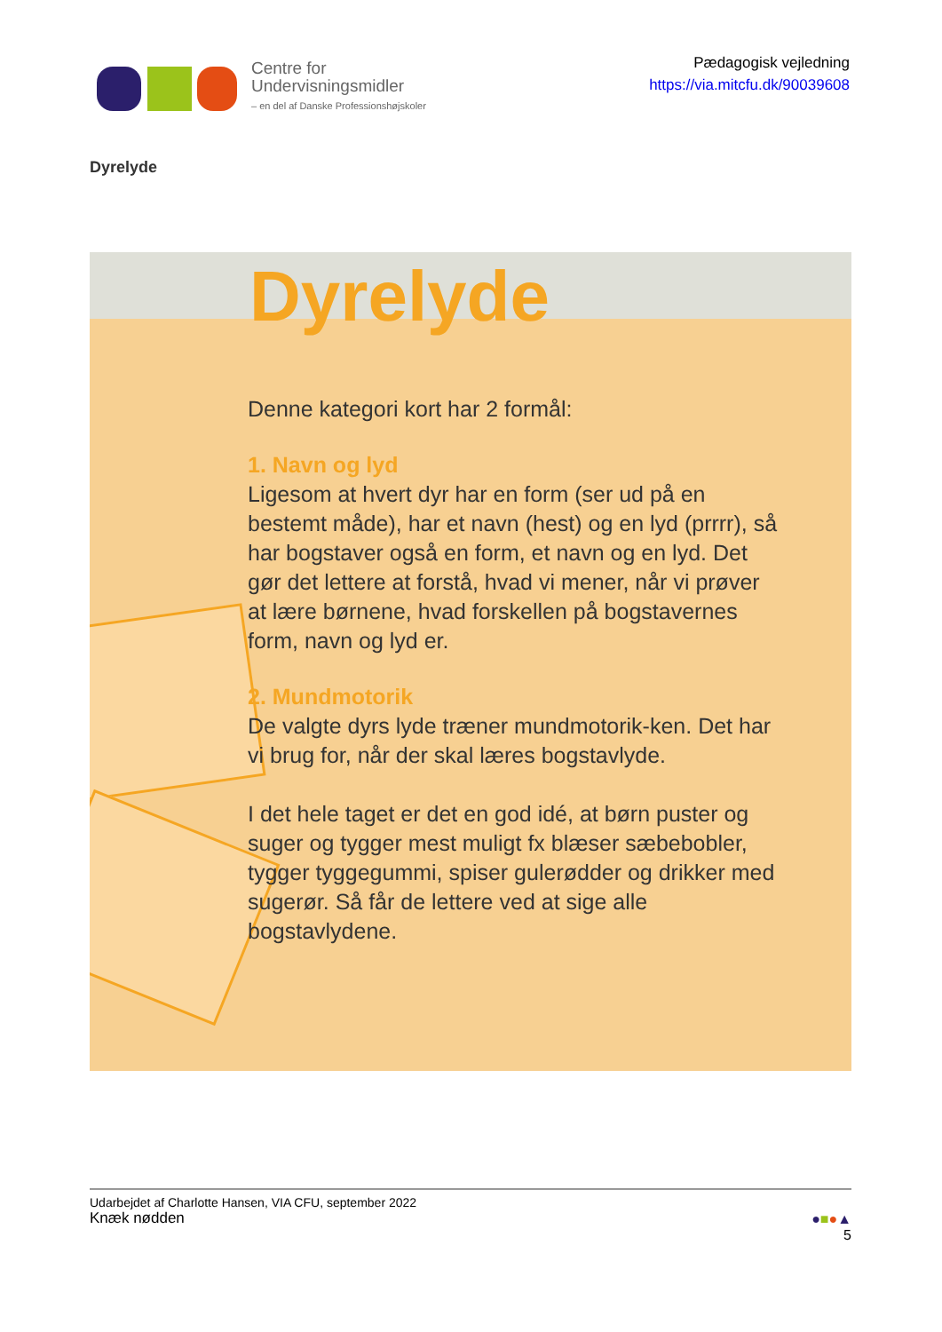Centre for
Undervisningsmidler
– en del af Danske Professionshøjskoler
Pædagogisk vejledning
https://via.mitcfu.dk/90039608
Dyrelyde
Dyrelyde
Denne kategori kort har 2 formål:
1. Navn og lyd
Ligesom at hvert dyr har en form (ser ud på en bestemt måde), har et navn (hest) og en lyd (prrrr), så har bogstaver også en form, et navn og en lyd. Det gør det lettere at forstå, hvad vi mener, når vi prøver at lære børnene, hvad forskellen på bogstavernes form, navn og lyd er.
2. Mundmotorik
De valgte dyrs lyde træner mundmotorik-ken. Det har vi brug for, når der skal læres bogstavlyde.
I det hele taget er det en god idé, at børn puster og suger og tygger mest muligt fx blæser sæbebobler, tygger tyggegummi, spiser gulerødder og drikker med sugerør. Så får de lettere ved at sige alle bogstavlydene.
Udarbejdet af Charlotte Hansen, VIA CFU, september 2022
Knæk nødden
●■●▲
5